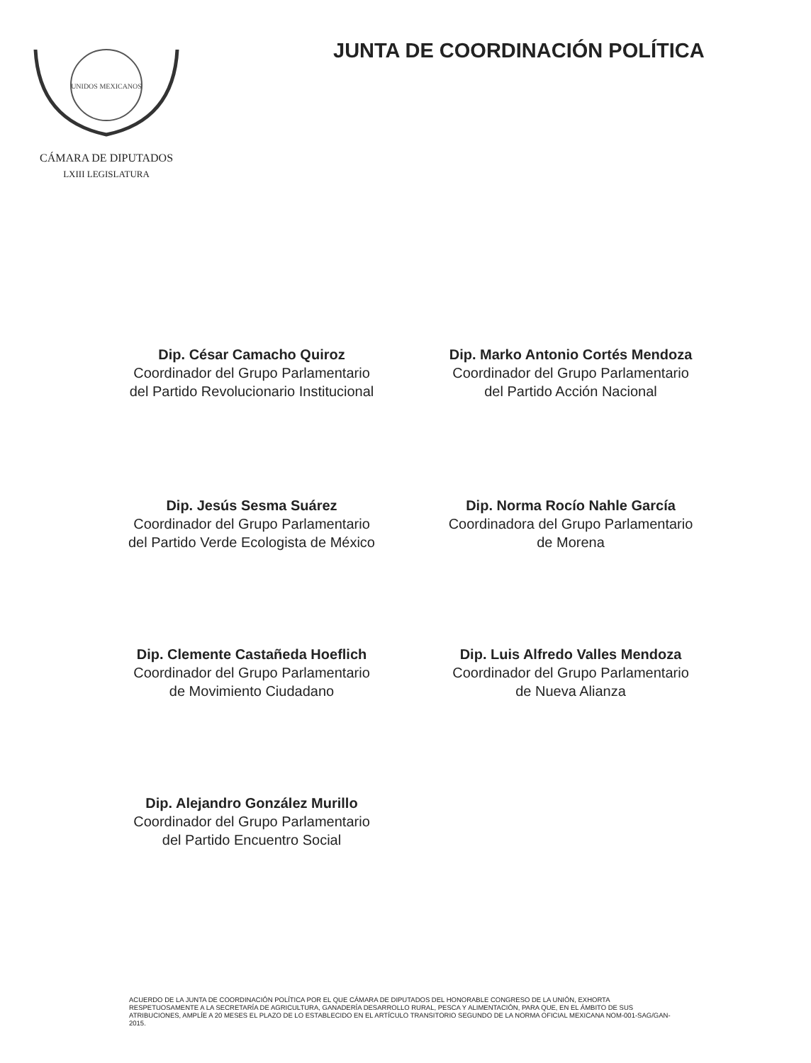UNIDOS MEXICANOS
CÁMARA DE DIPUTADOS
LXIII LEGISLATURA
JUNTA DE COORDINACIÓN POLÍTICA
Dip. César Camacho Quiroz
Coordinador del Grupo Parlamentario
del Partido Revolucionario Institucional
Dip. Marko Antonio Cortés Mendoza
Coordinador del Grupo Parlamentario
del Partido Acción Nacional
Dip. Jesús Sesma Suárez
Coordinador del Grupo Parlamentario
del Partido Verde Ecologista de México
Dip. Norma Rocío Nahle García
Coordinadora del Grupo Parlamentario
de Morena
Dip. Clemente Castañeda Hoeflich
Coordinador del Grupo Parlamentario
de Movimiento Ciudadano
Dip. Luis Alfredo Valles Mendoza
Coordinador del Grupo Parlamentario
de Nueva Alianza
Dip. Alejandro González Murillo
Coordinador del Grupo Parlamentario
del Partido Encuentro Social
ACUERDO DE LA JUNTA DE COORDINACIÓN POLÍTICA POR EL QUE CÁMARA DE DIPUTADOS DEL HONORABLE CONGRESO DE LA UNIÓN, EXHORTA RESPETUOSAMENTE A LA SECRETARÍA DE AGRICULTURA, GANADERÍA DESARROLLO RURAL, PESCA Y ALIMENTACIÓN, PARA QUE, EN EL ÁMBITO DE SUS ATRIBUCIONES, AMPLÍE A 20 MESES EL PLAZO DE LO ESTABLECIDO EN EL ARTÍCULO TRANSITORIO SEGUNDO DE LA NORMA OFICIAL MEXICANA NOM-001-SAG/GAN- 2015.